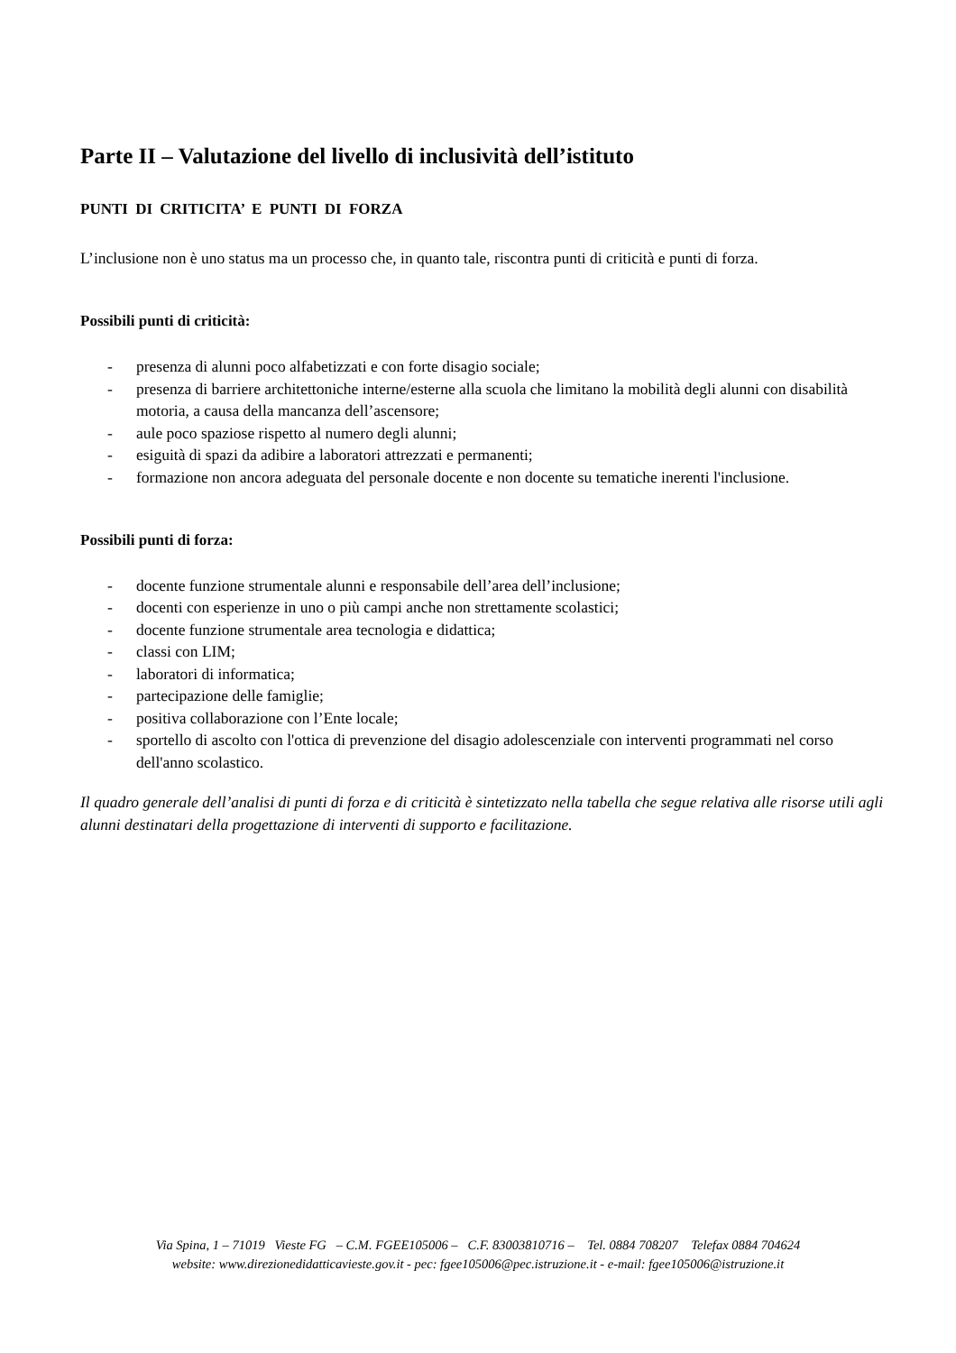Parte II – Valutazione del livello di inclusività dell’istituto
PUNTI DI CRITICITA’ E PUNTI DI FORZA
L’inclusione non è uno status ma un processo che, in quanto tale, riscontra punti di criticità e punti di forza.
Possibili punti di criticità:
- presenza di alunni poco alfabetizzati e con forte disagio sociale;
- presenza di barriere architettoniche interne/esterne alla scuola che limitano la mobilità degli alunni con disabilità motoria, a causa della mancanza dell’ascensore;
- aule poco spaziose rispetto al numero degli alunni;
- esiguità di spazi da adibire a laboratori attrezzati e permanenti;
- formazione non ancora adeguata del personale docente e non docente su tematiche inerenti l'inclusione.
Possibili punti di forza:
- docente funzione strumentale alunni e responsabile dell’area dell’inclusione;
- docenti con esperienze in uno o più campi anche non strettamente scolastici;
- docente funzione strumentale area tecnologia e didattica;
- classi con LIM;
- laboratori di informatica;
- partecipazione delle famiglie;
- positiva collaborazione con l’Ente locale;
- sportello di ascolto con l'ottica di prevenzione del disagio adolescenziale con interventi programmati nel corso dell'anno scolastico.
Il quadro generale dell’analisi di punti di forza e di criticità è sintetizzato nella tabella che segue relativa alle risorse utili agli alunni destinatari della progettazione di interventi di supporto e facilitazione.
Via Spina, 1 – 71019 Vieste FG – C.M. FGEE105006 – C.F. 83003810716 – Tel. 0884 708207 Telefax 0884 704624
website: www.direzionedidatticavieste.gov.it - pec: fgee105006@pec.istruzione.it - e-mail: fgee105006@istruzione.it